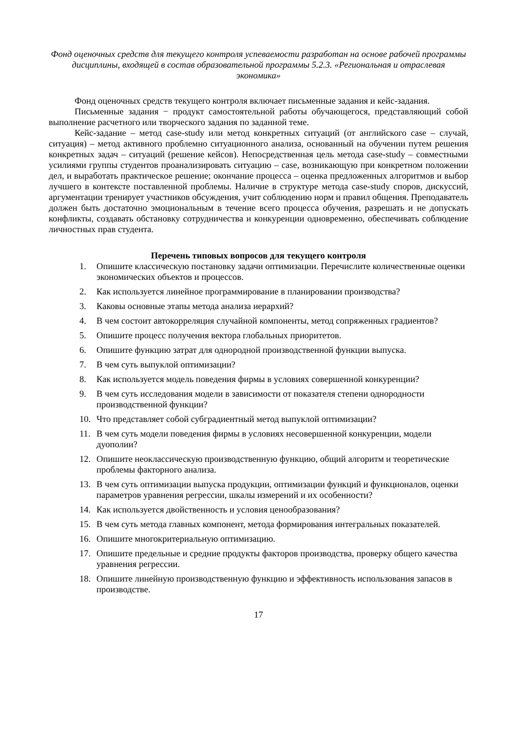Фонд оценочных средств для текущего контроля успеваемости разработан на основе рабочей программы дисциплины, входящей в состав образовательной программы 5.2.3. «Региональная и отраслевая экономика»
Фонд оценочных средств текущего контроля включает письменные задания и кейс-задания.
Письменные задания − продукт самостоятельной работы обучающегося, представляющий собой выполнение расчетного или творческого задания по заданной теме.
Кейс-задание – метод case-study или метод конкретных ситуаций (от английского case – случай, ситуация) – метод активного проблемно ситуационного анализа, основанный на обучении путем решения конкретных задач – ситуаций (решение кейсов). Непосредственная цель метода case-study – совместными усилиями группы студентов проанализировать ситуацию – case, возникающую при конкретном положении дел, и выработать практическое решение; окончание процесса – оценка предложенных алгоритмов и выбор лучшего в контексте поставленной проблемы. Наличие в структуре метода case-study споров, дискуссий, аргументации тренирует участников обсуждения, учит соблюдению норм и правил общения. Преподаватель должен быть достаточно эмоциональным в течение всего процесса обучения, разрешать и не допускать конфликты, создавать обстановку сотрудничества и конкуренции одновременно, обеспечивать соблюдение личностных прав студента.
Перечень типовых вопросов для текущего контроля
1. Опишите классическую постановку задачи оптимизации. Перечислите количественные оценки экономических объектов и процессов.
2. Как используется линейное программирование в планировании производства?
3. Каковы основные этапы метода анализа иерархий?
4. В чем состоит автокорреляция случайной компоненты, метод сопряженных градиентов?
5. Опишите процесс получения вектора глобальных приоритетов.
6. Опишите функцию затрат для однородной производственной функции выпуска.
7. В чем суть выпуклой оптимизации?
8. Как используется модель поведения фирмы в условиях совершенной конкуренции?
9. В чем суть исследования модели в зависимости от показателя степени однородности производственной функции?
10. Что представляет собой субградиентный метод выпуклой оптимизации?
11. В чем суть модели поведения фирмы в условиях несовершенной конкуренции, модели дуополии?
12. Опишите неоклассическую производственную функцию, общий алгоритм и теоретические проблемы факторного анализа.
13. В чем суть оптимизации выпуска продукции, оптимизации функций и функционалов, оценки параметров уравнения регрессии, шкалы измерений и их особенности?
14. Как используется двойственность и условия ценообразования?
15. В чем суть метода главных компонент, метода формирования интегральных показателей.
16. Опишите многокритериальную оптимизацию.
17. Опишите предельные и средние продукты факторов производства, проверку общего качества уравнения регрессии.
18. Опишите линейную производственную функцию и эффективность использования запасов в производстве.
17